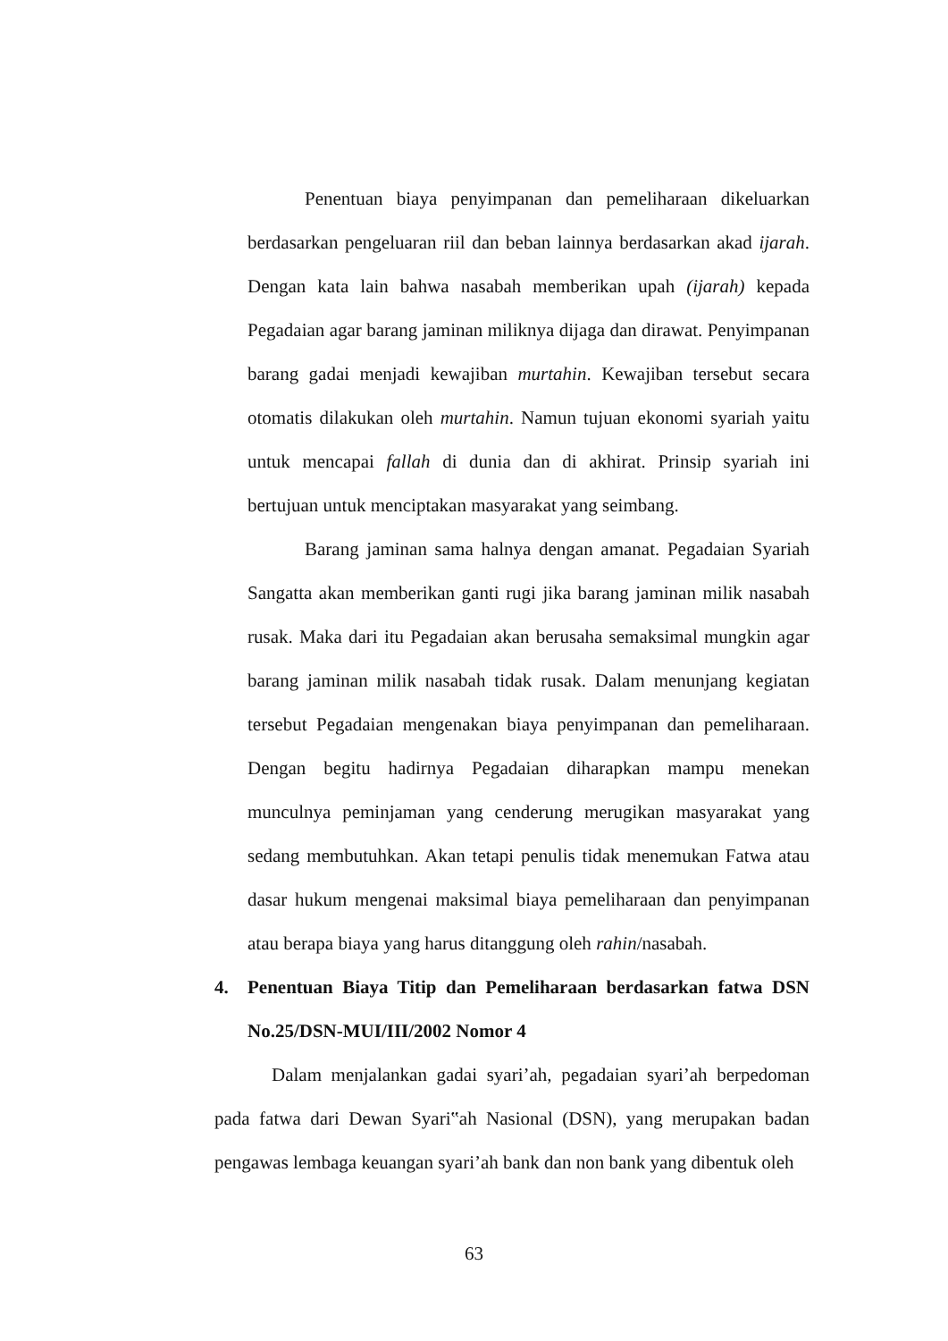Penentuan biaya penyimpanan dan pemeliharaan dikeluarkan berdasarkan pengeluaran riil dan beban lainnya berdasarkan akad ijarah. Dengan kata lain bahwa nasabah memberikan upah (ijarah) kepada Pegadaian agar barang jaminan miliknya dijaga dan dirawat. Penyimpanan barang gadai menjadi kewajiban murtahin. Kewajiban tersebut secara otomatis dilakukan oleh murtahin. Namun tujuan ekonomi syariah yaitu untuk mencapai fallah di dunia dan di akhirat. Prinsip syariah ini bertujuan untuk menciptakan masyarakat yang seimbang.
Barang jaminan sama halnya dengan amanat. Pegadaian Syariah Sangatta akan memberikan ganti rugi jika barang jaminan milik nasabah rusak. Maka dari itu Pegadaian akan berusaha semaksimal mungkin agar barang jaminan milik nasabah tidak rusak. Dalam menunjang kegiatan tersebut Pegadaian mengenakan biaya penyimpanan dan pemeliharaan. Dengan begitu hadirnya Pegadaian diharapkan mampu menekan munculnya peminjaman yang cenderung merugikan masyarakat yang sedang membutuhkan. Akan tetapi penulis tidak menemukan Fatwa atau dasar hukum mengenai maksimal biaya pemeliharaan dan penyimpanan atau berapa biaya yang harus ditanggung oleh rahin/nasabah.
4. Penentuan Biaya Titip dan Pemeliharaan berdasarkan fatwa DSN No.25/DSN-MUI/III/2002 Nomor 4
Dalam menjalankan gadai syari’ah, pegadaian syari’ah berpedoman pada fatwa dari Dewan Syari‟ah Nasional (DSN), yang merupakan badan pengawas lembaga keuangan syari’ah bank dan non bank yang dibentuk oleh
63